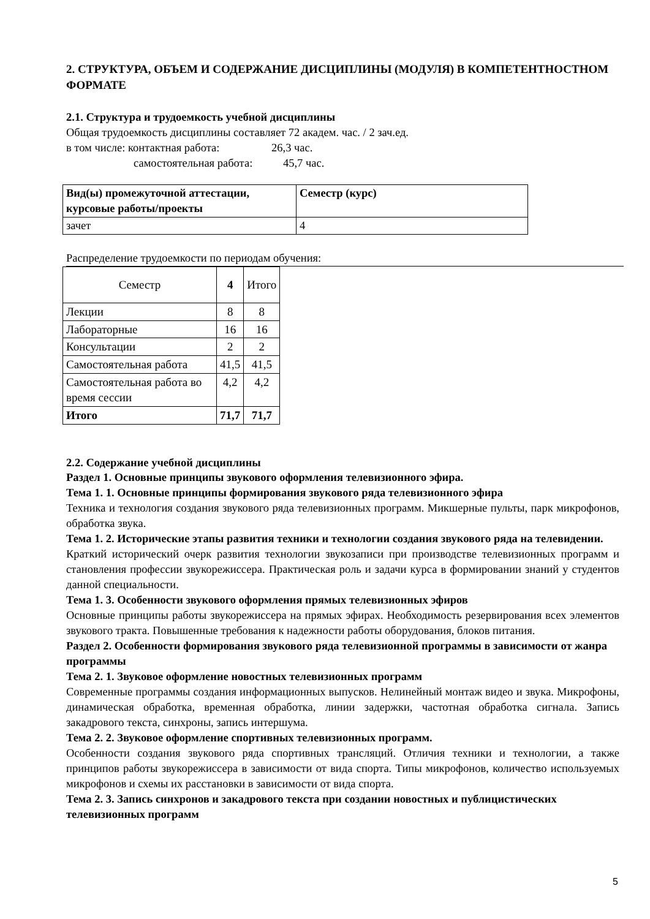2. СТРУКТУРА, ОБЪЕМ И СОДЕРЖАНИЕ ДИСЦИПЛИНЫ (МОДУЛЯ) В КОМПЕТЕНТНОСТНОМ ФОРМАТЕ
2.1. Структура и трудоемкость учебной дисциплины
Общая трудоемкость дисциплины составляет 72 академ. час. / 2 зач.ед.
в том числе: контактная работа: 26,3 час.
самостоятельная работа: 45,7 час.
| Вид(ы) промежуточной аттестации, курсовые работы/проекты | Семестр (курс) |
| зачет | 4 |
Распределение трудоемкости по периодам обучения:
| Семестр | 4 | Итого |
| Лекции | 8 | 8 |
| Лабораторные | 16 | 16 |
| Консультации | 2 | 2 |
| Самостоятельная работа | 41,5 | 41,5 |
| Самостоятельная работа во время сессии | 4,2 | 4,2 |
| Итого | 71,7 | 71,7 |
2.2. Содержание учебной дисциплины
Раздел 1. Основные принципы звукового оформления телевизионного эфира.
Тема 1. 1. Основные принципы формирования звукового ряда телевизионного эфира
Техника и технология создания звукового ряда телевизионных программ. Микшерные пульты, парк микрофонов, обработка звука.
Тема 1. 2. Исторические этапы развития техники и технологии создания звукового ряда на телевидении.
Краткий исторический очерк развития технологии звукозаписи при производстве телевизионных программ и становления профессии звукорежиссера. Практическая роль и задачи курса в формировании знаний у студентов данной специальности.
Тема 1. 3. Особенности звукового оформления прямых телевизионных эфиров
Основные принципы работы звукорежиссера на прямых эфирах. Необходимость резервирования всех элементов звукового тракта. Повышенные требования к надежности работы оборудования, блоков питания.
Раздел 2. Особенности формирования звукового ряда телевизионной программы в зависимости от жанра программы
Тема 2. 1. Звуковое оформление новостных телевизионных программ
Современные программы создания информационных выпусков. Нелинейный монтаж видео и звука. Микрофоны, динамическая обработка, временная обработка, линии задержки, частотная обработка сигнала. Запись закадрового текста, синхроны, запись интершума.
Тема 2. 2. Звуковое оформление спортивных телевизионных программ.
Особенности создания звукового ряда спортивных трансляций. Отличия техники и технологии, а также принципов работы звукорежиссера в зависимости от вида спорта. Типы микрофонов, количество используемых микрофонов и схемы их расстановки в зависимости от вида спорта.
Тема 2. 3. Запись синхронов и закадрового текста при создании новостных и публицистических телевизионных программ
5